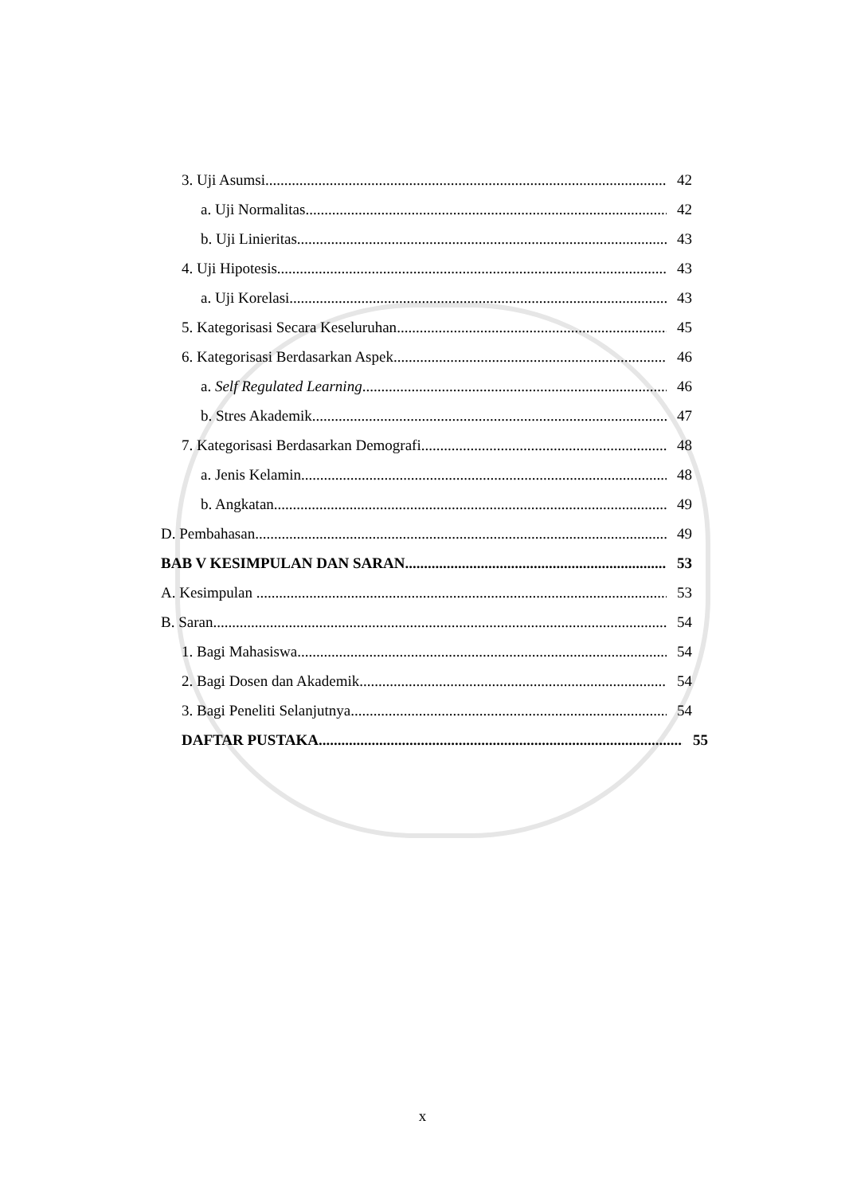3. Uji Asumsi 42
a. Uji Normalitas 42
b. Uji Linieritas 43
4. Uji Hipotesis 43
a. Uji Korelasi 43
5. Kategorisasi Secara Keseluruhan 45
6. Kategorisasi Berdasarkan Aspek 46
a. Self Regulated Learning 46
b. Stres Akademik 47
7. Kategorisasi Berdasarkan Demografi 48
a. Jenis Kelamin 48
b. Angkatan 49
D. Pembahasan 49
BAB V KESIMPULAN DAN SARAN 53
A. Kesimpulan 53
B. Saran 54
1. Bagi Mahasiswa 54
2. Bagi Dosen dan Akademik 54
3. Bagi Peneliti Selanjutnya 54
DAFTAR PUSTAKA 55
x